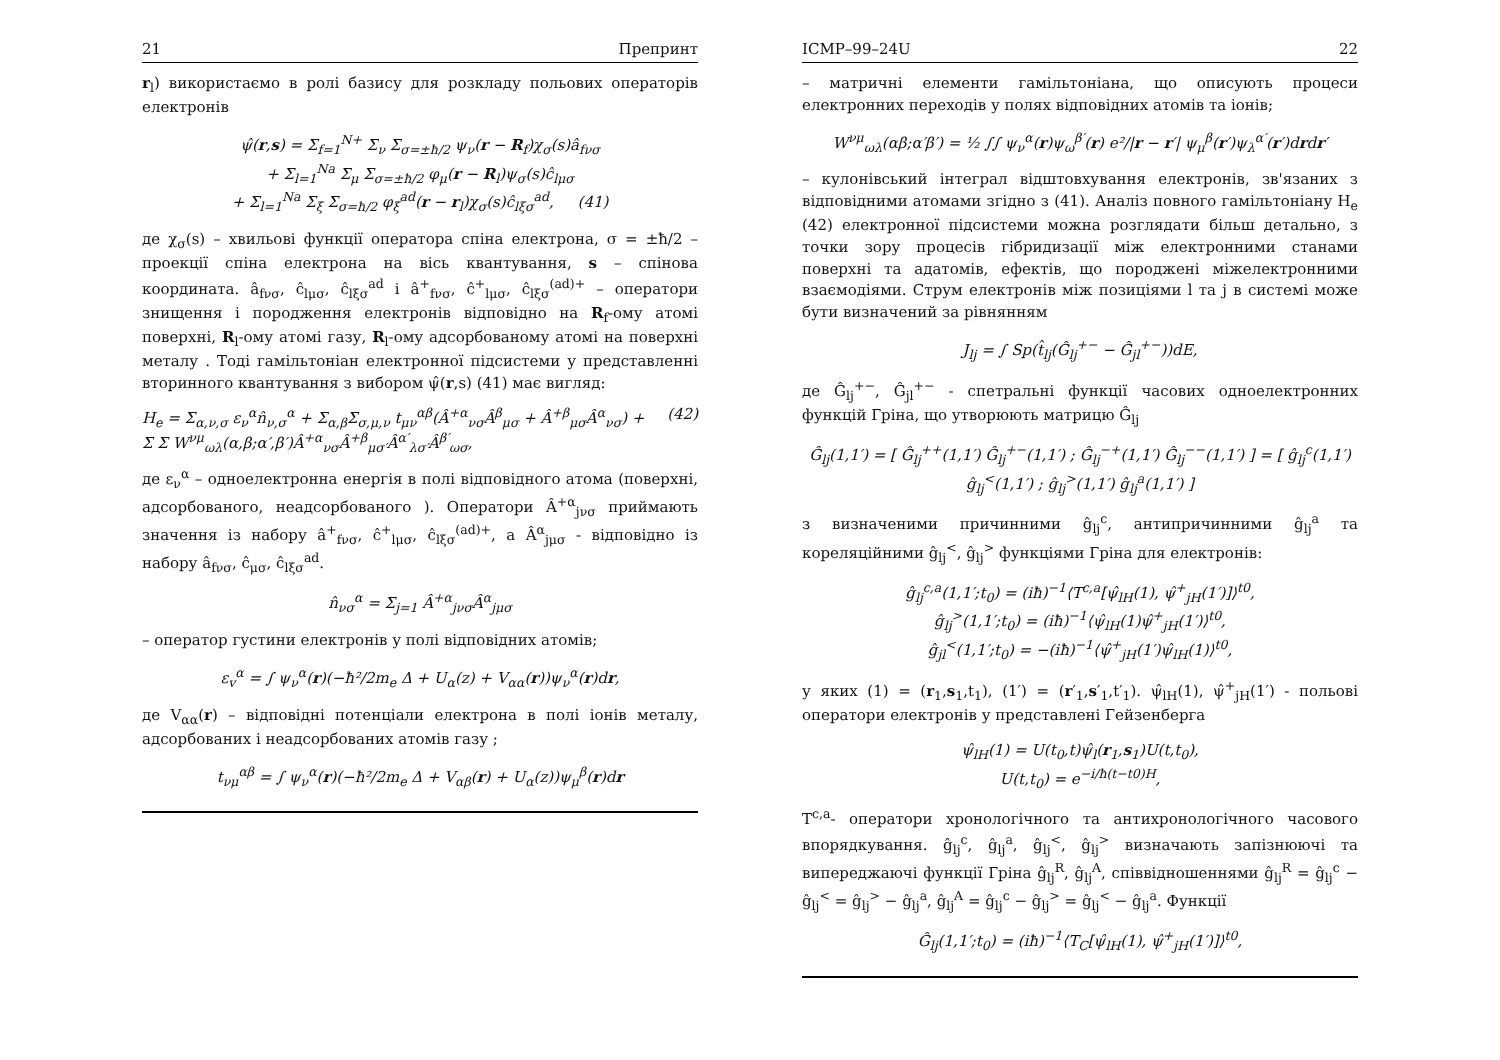21 Препринт
r<sub>l</sub>) використаємо в ролі базису для розкладу польових операторів електронів
ψ̂(r,s) = Σ<sub>f=1</sub><sup>N+</sup> Σ<sub>ν</sub> Σ<sub>σ=±ħ/2</sub> ψ<sub>ν</sub>(r − R<sub>f</sub>)χ<sub>σ</sub>(s)â<sub>fνσ</sub>
+ Σ<sub>l=1</sub><sup>Na</sup> Σ<sub>μ</sub> Σ<sub>σ=±ħ/2</sub> φ<sub>μ</sub>(r − R<sub>l</sub>)ψ<sub>σ</sub>(s)ĉ<sub>lμσ</sub>
+ Σ<sub>l=1</sub><sup>Na</sup> Σ<sub>ξ</sub> Σ<sub>σ=ħ/2</sub> φ<sub>ξ</sub><sup>ad</sup>(r − r<sub>l</sub>)χ<sub>σ</sub>(s)ĉ<sub>lξσ</sub><sup>ad</sup>, (41)
де χ<sub>σ</sub>(s) – хвильові функції оператора спіна електрона, σ = ±ħ/2 – проекції спіна електрона на вісь квантування, s – спінова координата. â<sub>fνσ</sub>, ĉ<sub>lμσ</sub>, ĉ<sub>lξσ</sub><sup>ad</sup> і â<sup>+</sup><sub>fνσ</sub>, ĉ<sup>+</sup><sub>lμσ</sub>, ĉ<sub>lξσ</sub><sup>(ad)+</sup> – оператори знищення і породження електронів відповідно на R<sub>f</sub>-ому атомі поверхні, R<sub>l</sub>-ому атомі газу, R<sub>l</sub>-ому адсорбованому атомі на поверхні металу . Тоді гамільтоніан електронної підсистеми у представленні вторинного квантування з вибором ψ̂(r,s) (41) має вигляд:
H<sub>e</sub> = Σ<sub>α,ν,σ</sub> ε<sub>ν</sub><sup>α</sup>n̂<sub>ν,σ</sub><sup>α</sup> + Σ<sub>α,β</sub>Σ<sub>σ,μ,ν</sub> t<sub>μν</sub><sup>αβ</sup>(Â<sup>+α</sup><sub>νσ</sub>Â<sup>β</sup><sub>μσ</sub> + Â<sup>+β</sup><sub>μσ</sub>Â<sup>α</sup><sub>νσ</sub>) +
Σ Σ W<sup>νμ</sup><sub>ωλ</sub>(α,β;α′,β′)Â<sup>+α</sup><sub>νσ</sub>Â<sup>+β</sup><sub>μσ′</sub>Â<sup>α′</sup><sub>λσ′</sub>Â<sup>β′</sup><sub>ωσ</sub>, (42)
де ε<sub>ν</sub><sup>α</sup> – одноелектронна енергія в полі відповідного атома (поверхні, адсорбованого, неадсорбованого ). Оператори Â<sup>+α</sup><sub>jνσ</sub> приймають значення із набору â<sup>+</sup><sub>fνσ</sub>, ĉ<sup>+</sup><sub>lμσ</sub>, ĉ<sub>lξσ</sub><sup>(ad)+</sup>, а Â<sup>α</sup><sub>jμσ</sub> - відповідно із набору â<sub>fνσ</sub>, ĉ<sub>μσ</sub>, ĉ<sub>lξσ</sub><sup>ad</sup>.
n̂<sub>νσ</sub><sup>α</sup> = Σ<sub>j=1</sub> Â<sup>+α</sup><sub>jνσ</sub>Â<sup>α</sup><sub>jμσ</sub>
– оператор густини електронів у полі відповідних атомів;
ε<sub>v</sub><sup>α</sup> = ∫ ψ<sub>ν</sub><sup>α</sup>(r)(−ħ²/2m<sub>e</sub> Δ + U<sub>α</sub>(z) + V<sub>αα</sub>(r))ψ<sub>ν</sub><sup>α</sup>(r)dr,
де V<sub>αα</sub>(r) – відповідні потенціали електрона в полі іонів металу, адсорбованих і неадсорбованих атомів газу ;
t<sub>νμ</sub><sup>αβ</sup> = ∫ ψ<sub>ν</sub><sup>α</sup>(r)(−ħ²/2m<sub>e</sub> Δ + V<sub>αβ</sub>(r) + U<sub>α</sub>(z))ψ<sub>μ</sub><sup>β</sup>(r)dr
ICMP–99–24U 22
– матричні елементи гамільтоніана, що описують процеси електронних переходів у полях відповідних атомів та іонів;
W<sup>νμ</sup><sub>ωλ</sub>(αβ;α′β′) = ½ ∫∫ ψ<sub>ν</sub><sup>α</sup>(r)ψ<sub>ω</sub><sup>β′</sup>(r) e²/|r − r′| ψ<sub>μ</sub><sup>β</sup>(r′)ψ<sub>λ</sub><sup>α′</sup>(r′)drdr′
– кулонівський інтеграл відштовхування електронів, зв'язаних з відповідними атомами згідно з (41). Аналіз повного гамільтоніану H<sub>e</sub> (42) електронної підсистеми можна розглядати більш детально, з точки зору процесів гібридизації між електронними станами поверхні та адатомів, ефектів, що породжені міжелектронними взаємодіями. Струм електронів між позиціями l та j в системі може бути визначений за рівнянням
J<sub>lj</sub> = ∫ Sp(t̂<sub>lj</sub>(Ĝ<sub>lj</sub><sup>+−</sup> − Ĝ<sub>jl</sub><sup>+−</sup>))dE,
де Ĝ<sub>lj</sub><sup>+−</sup>, Ĝ<sub>jl</sub><sup>+−</sup> - спетральні функції часових одноелектронних функцій Гріна, що утворюють матрицю Ĝ<sub>lj</sub>
Ĝ<sub>lj</sub>(1,1′) = [ Ĝ<sub>lj</sub><sup>++</sup>(1,1′) Ĝ<sub>lj</sub><sup>+−</sup>(1,1′) ; Ĝ<sub>lj</sub><sup>−+</sup>(1,1′) Ĝ<sub>lj</sub><sup>−−</sup>(1,1′) ] = [ ĝ<sub>lj</sub><sup>c</sup>(1,1′) ĝ<sub>lj</sub><sup><</sup>(1,1′) ; ĝ<sub>lj</sub><sup>></sup>(1,1′) ĝ<sub>lj</sub><sup>a</sup>(1,1′) ]
з визначеними причинними ĝ<sub>lj</sub><sup>c</sup>, антипричинними ĝ<sub>lj</sub><sup>a</sup> та кореляційними ĝ<sub>lj</sub><sup><</sup>, ĝ<sub>lj</sub><sup>></sup> функціями Гріна для електронів:
ĝ<sub>lj</sub><sup>c,a</sup>(1,1′;t<sub>0</sub>) = (iħ)<sup>−1</sup>⟨T<sup>c,a</sup>[ψ̂<sub>lH</sub>(1), ψ̂<sup>+</sup><sub>jH</sub>(1′)]⟩<sup>t0</sup>,
ĝ<sub>lj</sub><sup>></sup>(1,1′;t<sub>0</sub>) = (iħ)<sup>−1</sup>⟨ψ̂<sub>lH</sub>(1)ψ̂<sup>+</sup><sub>jH</sub>(1′)⟩<sup>t0</sup>,
ĝ<sub>jl</sub><sup><</sup>(1,1′;t<sub>0</sub>) = −(iħ)<sup>−1</sup>⟨ψ̂<sup>+</sup><sub>jH</sub>(1′)ψ̂<sub>lH</sub>(1)⟩<sup>t0</sup>,
у яких (1) = (r<sub>1</sub>,s<sub>1</sub>,t<sub>1</sub>), (1′) = (r′<sub>1</sub>,s′<sub>1</sub>,t′<sub>1</sub>). ψ̂<sub>lH</sub>(1), ψ̂<sup>+</sup><sub>jH</sub>(1′) - польові оператори електронів у представлені Гейзенберга
ψ̂<sub>lH</sub>(1) = U(t<sub>0</sub>,t)ψ̂<sub>l</sub>(r<sub>1</sub>,s<sub>1</sub>)U(t,t<sub>0</sub>),
U(t,t<sub>0</sub>) = e<sup>−i/ħ(t−t0)H</sup>,
T<sup>c,a</sup>- оператори хронологічного та антихронологічного часового впорядкування. ĝ<sub>lj</sub><sup>c</sup>, ĝ<sub>lj</sub><sup>a</sup>, ĝ<sub>lj</sub><sup><</sup>, ĝ<sub>lj</sub><sup>></sup> визначають запізнюючі та випереджаючі функції Гріна ĝ<sub>lj</sub><sup>R</sup>, ĝ<sub>lj</sub><sup>A</sup>, співвідношеннями ĝ<sub>lj</sub><sup>R</sup> = ĝ<sub>lj</sub><sup>c</sup> − ĝ<sub>lj</sub><sup><</sup> = ĝ<sub>lj</sub><sup>></sup> − ĝ<sub>lj</sub><sup>a</sup>, ĝ<sub>lj</sub><sup>A</sup> = ĝ<sub>lj</sub><sup>c</sup> − ĝ<sub>lj</sub><sup>></sup> = ĝ<sub>lj</sub><sup><</sup> − ĝ<sub>lj</sub><sup>a</sup>. Функції
Ĝ<sub>lj</sub>(1,1′;t<sub>0</sub>) = (iħ)<sup>−1</sup>⟨T<sub>C</sub>[ψ̂<sub>lH</sub>(1), ψ̂<sup>+</sup><sub>jH</sub>(1′)]⟩<sup>t0</sup>,